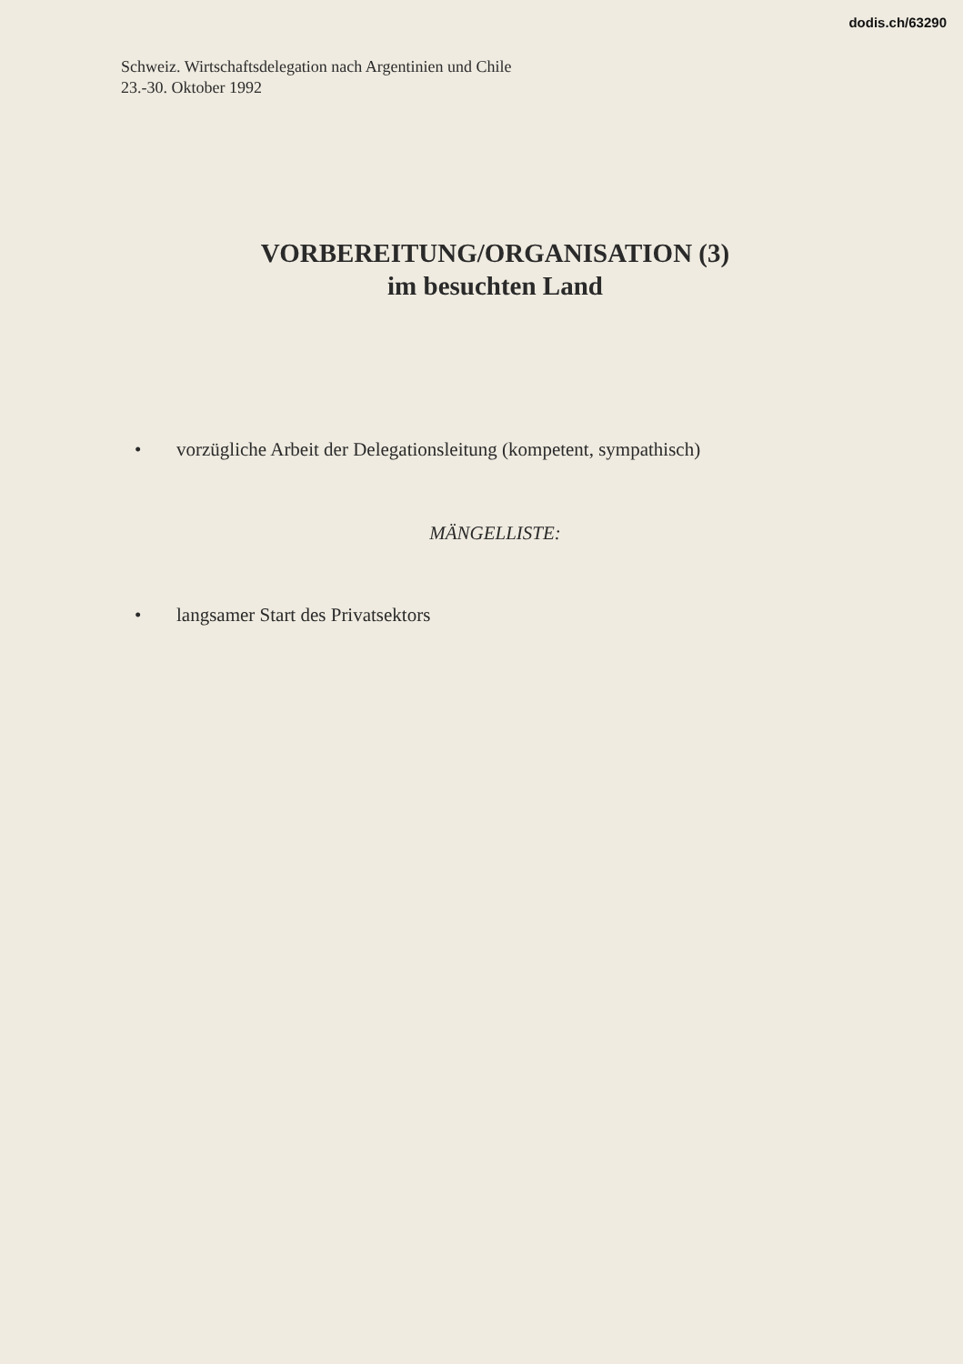dodis.ch/63290
Schweiz. Wirtschaftsdelegation nach Argentinien und Chile
23.-30. Oktober 1992
VORBEREITUNG/ORGANISATION (3)
im besuchten Land
• vorzügliche Arbeit der Delegationsleitung (kompetent, sympathisch)
MÄNGELLISTE:
• langsamer Start des Privatsektors